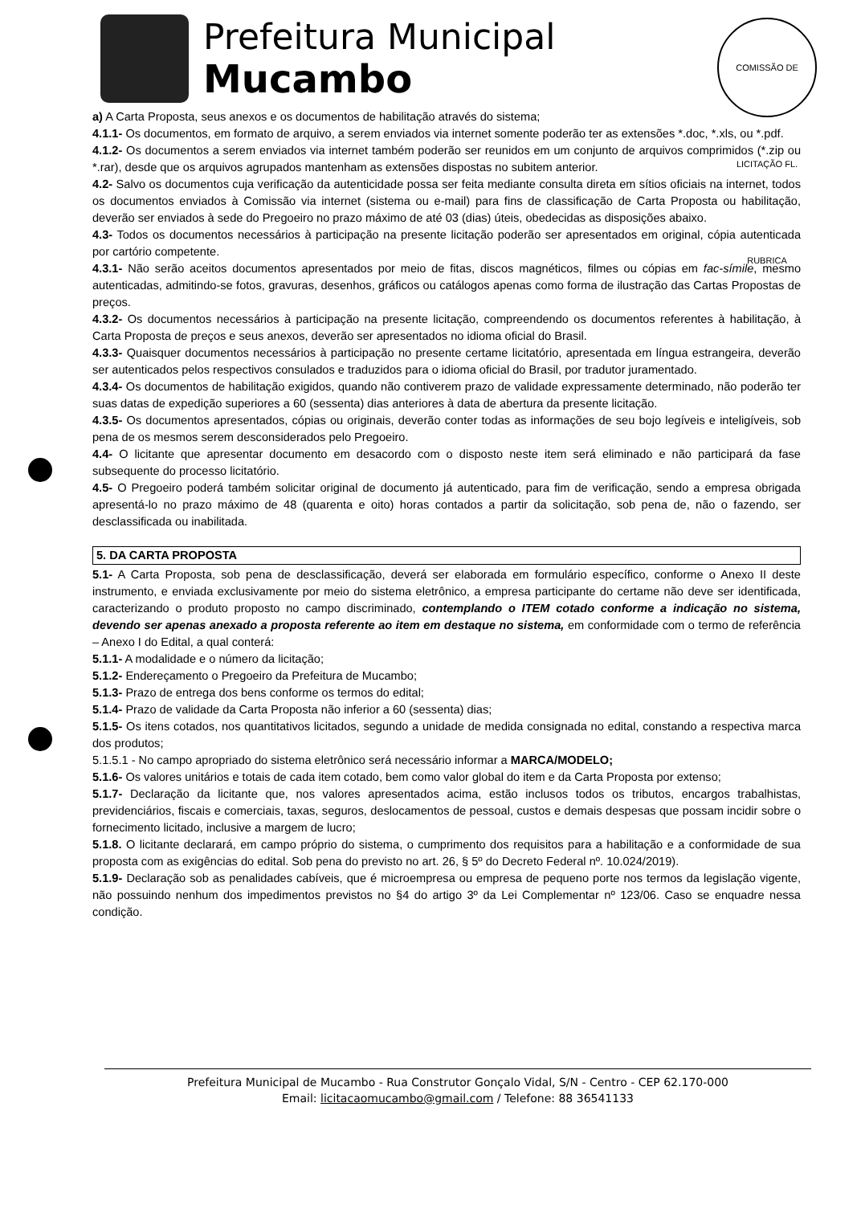Prefeitura Municipal
Mucambo
COMISSÃO DE LICITAÇÃO FL. RUBRICA
a) A Carta Proposta, seus anexos e os documentos de habilitação através do sistema;
4.1.1- Os documentos, em formato de arquivo, a serem enviados via internet somente poderão ter as extensões *.doc, *.xls, ou *.pdf.
4.1.2- Os documentos a serem enviados via internet também poderão ser reunidos em um conjunto de arquivos comprimidos (*.zip ou *.rar), desde que os arquivos agrupados mantenham as extensões dispostas no subitem anterior.
4.2- Salvo os documentos cuja verificação da autenticidade possa ser feita mediante consulta direta em sítios oficiais na internet, todos os documentos enviados à Comissão via internet (sistema ou e-mail) para fins de classificação de Carta Proposta ou habilitação, deverão ser enviados à sede do Pregoeiro no prazo máximo de até 03 (dias) úteis, obedecidas as disposições abaixo.
4.3- Todos os documentos necessários à participação na presente licitação poderão ser apresentados em original, cópia autenticada por cartório competente.
4.3.1- Não serão aceitos documentos apresentados por meio de fitas, discos magnéticos, filmes ou cópias em fac-símile, mesmo autenticadas, admitindo-se fotos, gravuras, desenhos, gráficos ou catálogos apenas como forma de ilustração das Cartas Propostas de preços.
4.3.2- Os documentos necessários à participação na presente licitação, compreendendo os documentos referentes à habilitação, à Carta Proposta de preços e seus anexos, deverão ser apresentados no idioma oficial do Brasil.
4.3.3- Quaisquer documentos necessários à participação no presente certame licitatório, apresentada em língua estrangeira, deverão ser autenticados pelos respectivos consulados e traduzidos para o idioma oficial do Brasil, por tradutor juramentado.
4.3.4- Os documentos de habilitação exigidos, quando não contiverem prazo de validade expressamente determinado, não poderão ter suas datas de expedição superiores a 60 (sessenta) dias anteriores à data de abertura da presente licitação.
4.3.5- Os documentos apresentados, cópias ou originais, deverão conter todas as informações de seu bojo legíveis e inteligíveis, sob pena de os mesmos serem desconsiderados pelo Pregoeiro.
4.4- O licitante que apresentar documento em desacordo com o disposto neste item será eliminado e não participará da fase subsequente do processo licitatório.
4.5- O Pregoeiro poderá também solicitar original de documento já autenticado, para fim de verificação, sendo a empresa obrigada apresentá-lo no prazo máximo de 48 (quarenta e oito) horas contados a partir da solicitação, sob pena de, não o fazendo, ser desclassificada ou inabilitada.
5. DA CARTA PROPOSTA
5.1- A Carta Proposta, sob pena de desclassificação, deverá ser elaborada em formulário específico, conforme o Anexo II deste instrumento, e enviada exclusivamente por meio do sistema eletrônico, a empresa participante do certame não deve ser identificada, caracterizando o produto proposto no campo discriminado, contemplando o ITEM cotado conforme a indicação no sistema, devendo ser apenas anexado a proposta referente ao item em destaque no sistema, em conformidade com o termo de referência – Anexo I do Edital, a qual conterá:
5.1.1- A modalidade e o número da licitação;
5.1.2- Endereçamento o Pregoeiro da Prefeitura de Mucambo;
5.1.3- Prazo de entrega dos bens conforme os termos do edital;
5.1.4- Prazo de validade da Carta Proposta não inferior a 60 (sessenta) dias;
5.1.5- Os itens cotados, nos quantitativos licitados, segundo a unidade de medida consignada no edital, constando a respectiva marca dos produtos;
5.1.5.1 - No campo apropriado do sistema eletrônico será necessário informar a MARCA/MODELO;
5.1.6- Os valores unitários e totais de cada item cotado, bem como valor global do item e da Carta Proposta por extenso;
5.1.7- Declaração da licitante que, nos valores apresentados acima, estão inclusos todos os tributos, encargos trabalhistas, previdenciários, fiscais e comerciais, taxas, seguros, deslocamentos de pessoal, custos e demais despesas que possam incidir sobre o fornecimento licitado, inclusive a margem de lucro;
5.1.8. O licitante declarará, em campo próprio do sistema, o cumprimento dos requisitos para a habilitação e a conformidade de sua proposta com as exigências do edital. Sob pena do previsto no art. 26, § 5º do Decreto Federal nº. 10.024/2019).
5.1.9- Declaração sob as penalidades cabíveis, que é microempresa ou empresa de pequeno porte nos termos da legislação vigente, não possuindo nenhum dos impedimentos previstos no §4 do artigo 3º da Lei Complementar nº 123/06. Caso se enquadre nessa condição.
Prefeitura Municipal de Mucambo - Rua Construtor Gonçalo Vidal, S/N - Centro - CEP 62.170-000
Email: licitacaomucambo@gmail.com / Telefone: 88 36541133